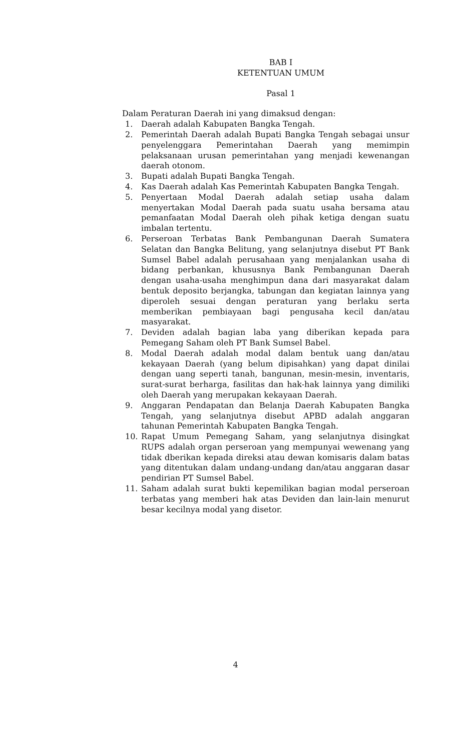BAB I
KETENTUAN UMUM
Pasal 1
Dalam Peraturan Daerah ini yang dimaksud dengan:
1. Daerah adalah Kabupaten Bangka Tengah.
2. Pemerintah Daerah adalah Bupati Bangka Tengah sebagai unsur penyelenggara Pemerintahan Daerah yang memimpin pelaksanaan urusan pemerintahan yang menjadi kewenangan daerah otonom.
3. Bupati adalah Bupati Bangka Tengah.
4. Kas Daerah adalah Kas Pemerintah Kabupaten Bangka Tengah.
5. Penyertaan Modal Daerah adalah setiap usaha dalam menyertakan Modal Daerah pada suatu usaha bersama atau pemanfaatan Modal Daerah oleh pihak ketiga dengan suatu imbalan tertentu.
6. Perseroan Terbatas Bank Pembangunan Daerah Sumatera Selatan dan Bangka Belitung, yang selanjutnya disebut PT Bank Sumsel Babel adalah perusahaan yang menjalankan usaha di bidang perbankan, khususnya Bank Pembangunan Daerah dengan usaha-usaha menghimpun dana dari masyarakat dalam bentuk deposito berjangka, tabungan dan kegiatan lainnya yang diperoleh sesuai dengan peraturan yang berlaku serta memberikan pembiayaan bagi pengusaha kecil dan/atau masyarakat.
7. Deviden adalah bagian laba yang diberikan kepada para Pemegang Saham oleh PT Bank Sumsel Babel.
8. Modal Daerah adalah modal dalam bentuk uang dan/atau kekayaan Daerah (yang belum dipisahkan) yang dapat dinilai dengan uang seperti tanah, bangunan, mesin-mesin, inventaris, surat-surat berharga, fasilitas dan hak-hak lainnya yang dimiliki oleh Daerah yang merupakan kekayaan Daerah.
9. Anggaran Pendapatan dan Belanja Daerah Kabupaten Bangka Tengah, yang selanjutnya disebut APBD adalah anggaran tahunan Pemerintah Kabupaten Bangka Tengah.
10. Rapat Umum Pemegang Saham, yang selanjutnya disingkat RUPS adalah organ perseroan yang mempunyai wewenang yang tidak dberikan kepada direksi atau dewan komisaris dalam batas yang ditentukan dalam undang-undang dan/atau anggaran dasar pendirian PT Sumsel Babel.
11. Saham adalah surat bukti kepemilikan bagian modal perseroan terbatas yang memberi hak atas Deviden dan lain-lain menurut besar kecilnya modal yang disetor.
4